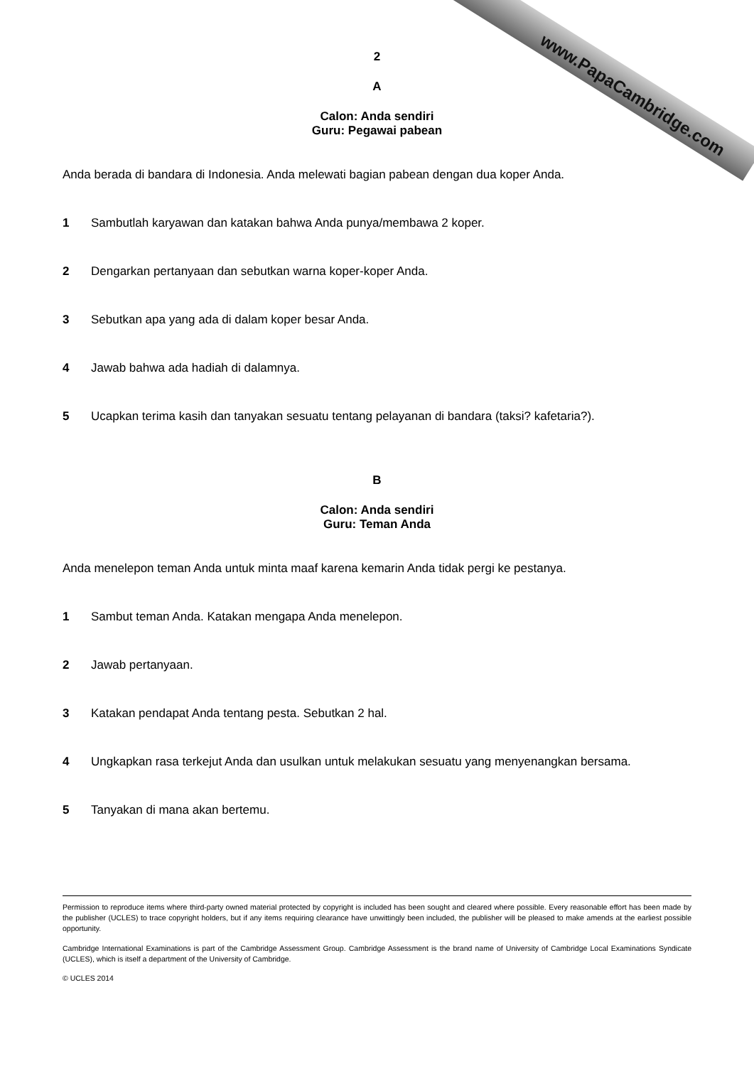www.PapaCambridge.com
2
A
Calon: Anda sendiri
Guru: Pegawai pabean
Anda berada di bandara di Indonesia. Anda melewati bagian pabean dengan dua koper Anda.
1 Sambutlah karyawan dan katakan bahwa Anda punya/membawa 2 koper.
2 Dengarkan pertanyaan dan sebutkan warna koper-koper Anda.
3 Sebutkan apa yang ada di dalam koper besar Anda.
4 Jawab bahwa ada hadiah di dalamnya.
5 Ucapkan terima kasih dan tanyakan sesuatu tentang pelayanan di bandara (taksi? kafetaria?).
B
Calon: Anda sendiri
Guru: Teman Anda
Anda menelepon teman Anda untuk minta maaf karena kemarin Anda tidak pergi ke pestanya.
1 Sambut teman Anda. Katakan mengapa Anda menelepon.
2 Jawab pertanyaan.
3 Katakan pendapat Anda tentang pesta. Sebutkan 2 hal.
4 Ungkapkan rasa terkejut Anda dan usulkan untuk melakukan sesuatu yang menyenangkan bersama.
5 Tanyakan di mana akan bertemu.
Permission to reproduce items where third-party owned material protected by copyright is included has been sought and cleared where possible. Every reasonable effort has been made by the publisher (UCLES) to trace copyright holders, but if any items requiring clearance have unwittingly been included, the publisher will be pleased to make amends at the earliest possible opportunity.
Cambridge International Examinations is part of the Cambridge Assessment Group. Cambridge Assessment is the brand name of University of Cambridge Local Examinations Syndicate (UCLES), which is itself a department of the University of Cambridge.
© UCLES 2014